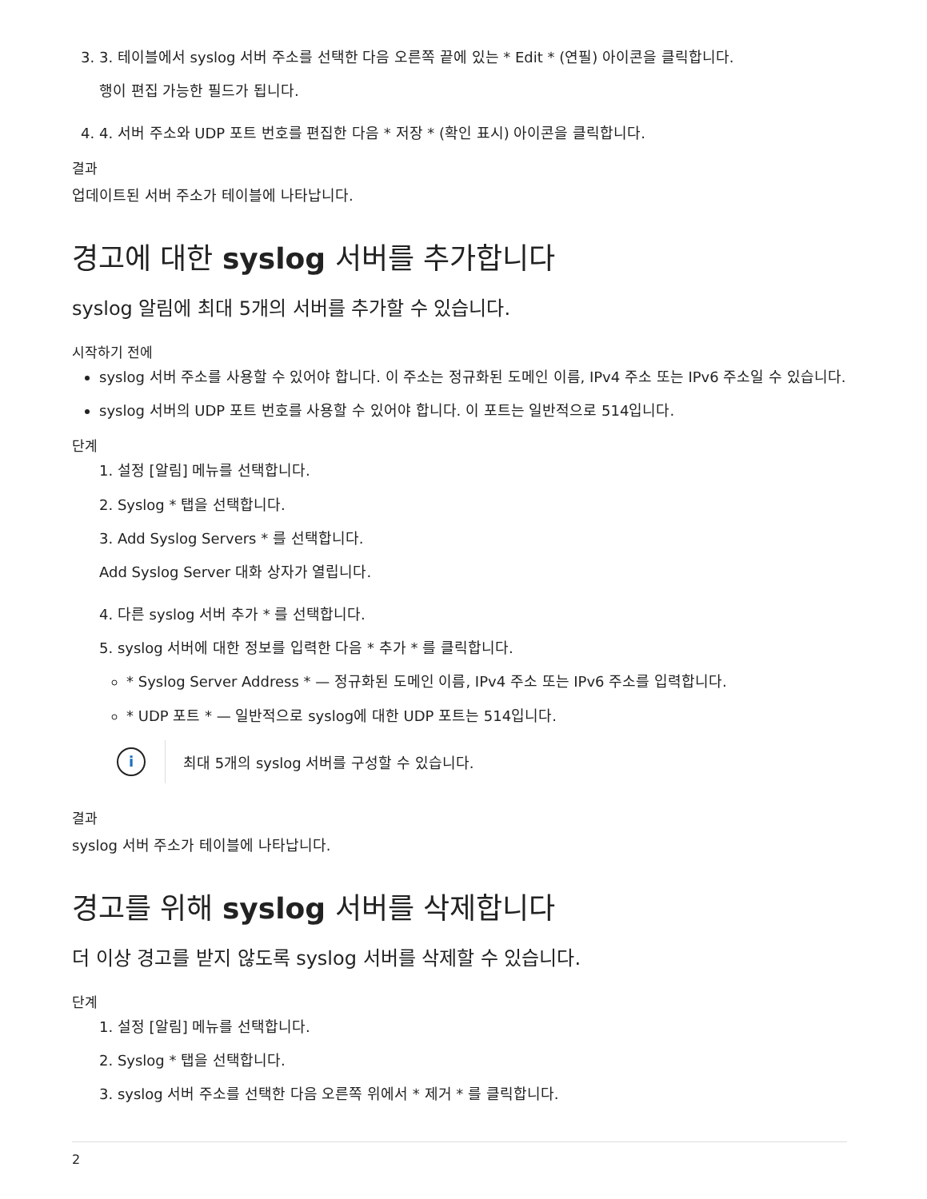3. 3. 테이블에서 syslog 서버 주소를 선택한 다음 오른쪽 끝에 있는 * Edit * (연필) 아이콘을 클릭합니다.
행이 편집 가능한 필드가 됩니다.
4. 4. 서버 주소와 UDP 포트 번호를 편집한 다음 * 저장 * (확인 표시) 아이콘을 클릭합니다.
결과
업데이트된 서버 주소가 테이블에 나타납니다.
경고에 대한 syslog 서버를 추가합니다
syslog 알림에 최대 5개의 서버를 추가할 수 있습니다.
시작하기 전에
syslog 서버 주소를 사용할 수 있어야 합니다. 이 주소는 정규화된 도메인 이름, IPv4 주소 또는 IPv6 주소일 수 있습니다.
syslog 서버의 UDP 포트 번호를 사용할 수 있어야 합니다. 이 포트는 일반적으로 514입니다.
단계
1. 설정 [알림] 메뉴를 선택합니다.
2. Syslog * 탭을 선택합니다.
3. Add Syslog Servers * 를 선택합니다.
Add Syslog Server 대화 상자가 열립니다.
4. 다른 syslog 서버 추가 * 를 선택합니다.
5. syslog 서버에 대한 정보를 입력한 다음 * 추가 * 를 클릭합니다.
* Syslog Server Address * — 정규화된 도메인 이름, IPv4 주소 또는 IPv6 주소를 입력합니다.
* UDP 포트 * — 일반적으로 syslog에 대한 UDP 포트는 514입니다.
i
최대 5개의 syslog 서버를 구성할 수 있습니다.
결과
syslog 서버 주소가 테이블에 나타납니다.
경고를 위해 syslog 서버를 삭제합니다
더 이상 경고를 받지 않도록 syslog 서버를 삭제할 수 있습니다.
단계
1. 설정 [알림] 메뉴를 선택합니다.
2. Syslog * 탭을 선택합니다.
3. syslog 서버 주소를 선택한 다음 오른쪽 위에서 * 제거 * 를 클릭합니다.
2